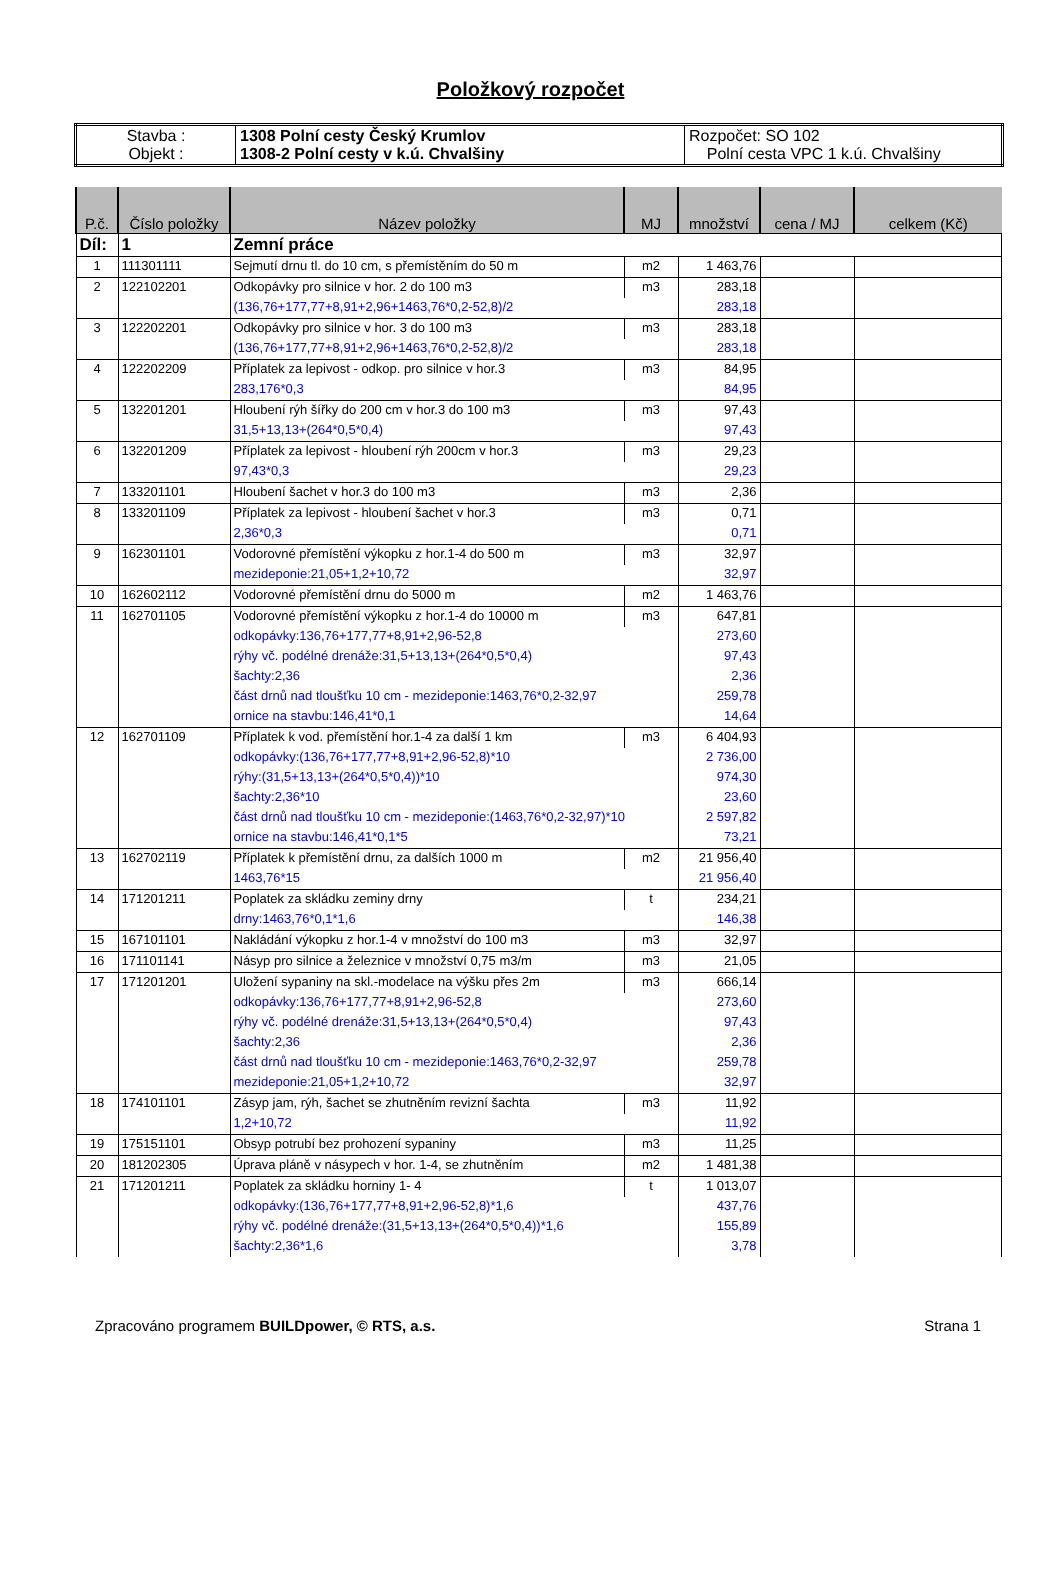Položkový rozpočet
| Stavba : Objekt : | 1308 Polní cesty Český Krumlov 1308-2 Polní cesty v k.ú. Chvalšiny | Rozpočet: SO 102 Polní cesta VPC 1 k.ú. Chvalšiny |
| P.č. | Číslo položky | Název položky | MJ | množství | cena / MJ | celkem (Kč) |
| --- | --- | --- | --- | --- | --- | --- |
| Díl: | 1 | Zemní práce | | | | |
| 1 | 111301111 | Sejmutí drnu tl. do 10 cm, s přemístěním do 50 m | m2 | 1 463,76 | | |
| 2 | 122102201 | Odkopávky pro silnice v hor. 2 do 100 m3 | m3 | 283,18 | | |
| | | (136,76+177,77+8,91+2,96+1463,76*0,2-52,8)/2 | | 283,18 | | |
| 3 | 122202201 | Odkopávky pro silnice v hor. 3 do 100 m3 | m3 | 283,18 | | |
| | | (136,76+177,77+8,91+2,96+1463,76*0,2-52,8)/2 | | 283,18 | | |
| 4 | 122202209 | Příplatek za lepivost - odkop. pro silnice v hor.3 | m3 | 84,95 | | |
| | | 283,176*0,3 | | 84,95 | | |
| 5 | 132201201 | Hloubení rýh šířky do 200 cm v hor.3 do 100 m3 | m3 | 97,43 | | |
| | | 31,5+13,13+(264*0,5*0,4) | | 97,43 | | |
| 6 | 132201209 | Příplatek za lepivost - hloubení rýh 200cm v hor.3 | m3 | 29,23 | | |
| | | 97,43*0,3 | | 29,23 | | |
| 7 | 133201101 | Hloubení šachet v hor.3 do 100 m3 | m3 | 2,36 | | |
| 8 | 133201109 | Příplatek za lepivost - hloubení šachet v hor.3 | m3 | 0,71 | | |
| | | 2,36*0,3 | | 0,71 | | |
| 9 | 162301101 | Vodorovné přemístění výkopku z hor.1-4 do 500 m | m3 | 32,97 | | |
| | | mezideponie:21,05+1,2+10,72 | | 32,97 | | |
| 10 | 162602112 | Vodorovné přemístění drnu do 5000 m | m2 | 1 463,76 | | |
| 11 | 162701105 | Vodorovné přemístění výkopku z hor.1-4 do 10000 m | m3 | 647,81 | | |
| | | odkopávky:136,76+177,77+8,91+2,96-52,8 | | 273,60 | | |
| | | rýhy vč. podélné drenáže:31,5+13,13+(264*0,5*0,4) | | 97,43 | | |
| | | šachty:2,36 | | 2,36 | | |
| | | část drnů nad tloušťku 10 cm - mezideponie:1463,76*0,2-32,97 | | 259,78 | | |
| | | ornice na stavbu:146,41*0,1 | | 14,64 | | |
| 12 | 162701109 | Příplatek k vod. přemístění hor.1-4 za další 1 km | m3 | 6 404,93 | | |
| | | odkopávky:(136,76+177,77+8,91+2,96-52,8)*10 | | 2 736,00 | | |
| | | rýhy:(31,5+13,13+(264*0,5*0,4))*10 | | 974,30 | | |
| | | šachty:2,36*10 | | 23,60 | | |
| | | část drnů nad tloušťku 10 cm - mezideponie:(1463,76*0,2-32,97)*10 | | 2 597,82 | | |
| | | ornice na stavbu:146,41*0,1*5 | | 73,21 | | |
| 13 | 162702119 | Příplatek k přemístění drnu, za dalších 1000 m | m2 | 21 956,40 | | |
| | | 1463,76*15 | | 21 956,40 | | |
| 14 | 171201211 | Poplatek za skládku zeminy drny | t | 234,21 | | |
| | | drny:1463,76*0,1*1,6 | | 146,38 | | |
| 15 | 167101101 | Nakládání výkopku z hor.1-4 v množství do 100 m3 | m3 | 32,97 | | |
| 16 | 171101141 | Násyp pro silnice a železnice v množství 0,75 m3/m | m3 | 21,05 | | |
| 17 | 171201201 | Uložení sypaniny na skl.-modelace na výšku přes 2m | m3 | 666,14 | | |
| | | odkopávky:136,76+177,77+8,91+2,96-52,8 | | 273,60 | | |
| | | rýhy vč. podélné drenáže:31,5+13,13+(264*0,5*0,4) | | 97,43 | | |
| | | šachty:2,36 | | 2,36 | | |
| | | část drnů nad tloušťku 10 cm - mezideponie:1463,76*0,2-32,97 | | 259,78 | | |
| | | mezideponie:21,05+1,2+10,72 | | 32,97 | | |
| 18 | 174101101 | Zásyp jam, rýh, šachet se zhutněním revizní šachta | m3 | 11,92 | | |
| | | 1,2+10,72 | | 11,92 | | |
| 19 | 175151101 | Obsyp potrubí bez prohození sypaniny | m3 | 11,25 | | |
| 20 | 181202305 | Úprava pláně v násypech v hor. 1-4, se zhutněním | m2 | 1 481,38 | | |
| 21 | 171201211 | Poplatek za skládku horniny 1- 4 | t | 1 013,07 | | |
| | | odkopávky:(136,76+177,77+8,91+2,96-52,8)*1,6 | | 437,76 | | |
| | | rýhy vč. podélné drenáže:(31,5+13,13+(264*0,5*0,4))*1,6 | | 155,89 | | |
| | | šachty:2,36*1,6 | | 3,78 | | |
Zpracováno programem BUILDpower, © RTS, a.s. Strana 1